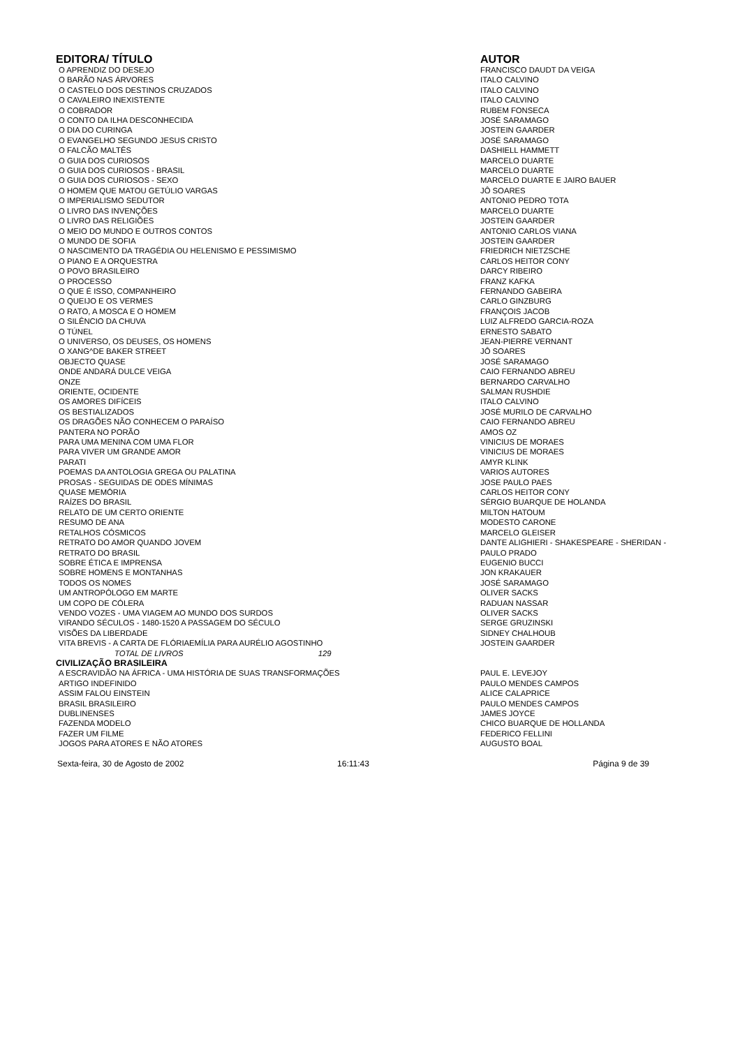| EDITORA/ TÍTULO | AUTOR |
| --- | --- |
| O APRENDIZ DO DESEJO | FRANCISCO DAUDT DA VEIGA |
| O BARÃO NAS ÁRVORES | ITALO CALVINO |
| O CASTELO DOS DESTINOS CRUZADOS | ITALO CALVINO |
| O CAVALEIRO INEXISTENTE | ITALO CALVINO |
| O COBRADOR | RUBEM FONSECA |
| O CONTO DA ILHA DESCONHECIDA | JOSÉ SARAMAGO |
| O DIA DO CURINGA | JOSTEIN GAARDER |
| O EVANGELHO SEGUNDO JESUS CRISTO | JOSÉ SARAMAGO |
| O FALCÃO MALTÊS | DASHIELL HAMMETT |
| O GUIA DOS CURIOSOS | MARCELO DUARTE |
| O GUIA DOS CURIOSOS - BRASIL | MARCELO DUARTE |
| O GUIA DOS CURIOSOS - SEXO | MARCELO DUARTE E JAIRO BAUER |
| O HOMEM QUE MATOU GETÚLIO VARGAS | JÔ SOARES |
| O IMPERIALISMO SEDUTOR | ANTONIO PEDRO TOTA |
| O LIVRO DAS INVENÇÕES | MARCELO DUARTE |
| O LIVRO DAS RELIGIÕES | JOSTEIN GAARDER |
| O MEIO DO MUNDO E OUTROS CONTOS | ANTONIO CARLOS VIANA |
| O MUNDO DE SOFIA | JOSTEIN GAARDER |
| O NASCIMENTO DA TRAGÉDIA OU HELENISMO E PESSIMISMO | FRIEDRICH NIETZSCHE |
| O PIANO E A ORQUESTRA | CARLOS HEITOR CONY |
| O POVO BRASILEIRO | DARCY RIBEIRO |
| O PROCESSO | FRANZ KAFKA |
| O QUE É ISSO, COMPANHEIRO | FERNANDO GABEIRA |
| O QUEIJO E OS VERMES | CARLO GINZBURG |
| O RATO, A MOSCA E O HOMEM | FRANÇOIS JACOB |
| O SILÊNCIO DA CHUVA | LUIZ ALFREDO GARCIA-ROZA |
| O TÚNEL | ERNESTO SABATO |
| O UNIVERSO, OS DEUSES, OS HOMENS | JEAN-PIERRE VERNANT |
| O XANG^DE BAKER STREET | JÔ SOARES |
| OBJECTO QUASE | JOSÉ SARAMAGO |
| ONDE ANDARÁ DULCE VEIGA | CAIO FERNANDO ABREU |
| ONZE | BERNARDO CARVALHO |
| ORIENTE, OCIDENTE | SALMAN RUSHDIE |
| OS AMORES DIFÍCEIS | ITALO CALVINO |
| OS BESTIALIZADOS | JOSÉ MURILO DE CARVALHO |
| OS DRAGÕES NÃO CONHECEM O PARAÍSO | CAIO FERNANDO ABREU |
| PANTERA NO PORÃO | AMOS OZ |
| PARA UMA MENINA COM UMA FLOR | VINICIUS DE MORAES |
| PARA VIVER UM GRANDE AMOR | VINICIUS DE MORAES |
| PARATI | AMYR KLINK |
| POEMAS DA ANTOLOGIA GREGA OU PALATINA | VARIOS AUTORES |
| PROSAS - SEGUIDAS DE ODES MÍNIMAS | JOSE PAULO PAES |
| QUASE MEMÓRIA | CARLOS HEITOR CONY |
| RAÍZES DO BRASIL | SÉRGIO BUARQUE DE HOLANDA |
| RELATO DE UM CERTO ORIENTE | MILTON HATOUM |
| RESUMO DE ANA | MODESTO CARONE |
| RETALHOS CÓSMICOS | MARCELO GLEISER |
| RETRATO DO AMOR QUANDO JOVEM | DANTE ALIGHIERI - SHAKESPEARE - SHERIDAN - |
| RETRATO DO BRASIL | PAULO PRADO |
| SOBRE ÉTICA E IMPRENSA | EUGENIO BUCCI |
| SOBRE HOMENS E MONTANHAS | JON KRAKAUER |
| TODOS OS NOMES | JOSÉ SARAMAGO |
| UM ANTROPÓLOGO EM MARTE | OLIVER SACKS |
| UM COPO DE CÓLERA | RADUAN NASSAR |
| VENDO VOZES - UMA VIAGEM AO MUNDO DOS SURDOS | OLIVER SACKS |
| VIRANDO SÉCULOS - 1480-1520 A PASSAGEM DO SÉCULO | SERGE GRUZINSKI |
| VISÕES DA LIBERDADE | SIDNEY CHALHOUB |
| VITA BREVIS - A CARTA DE FLÓRIAEMÍLIA PARA AURÉLIO AGOSTINHO | JOSTEIN GAARDER |
| TOTAL DE LIVROS 129 | |
| CIVILIZAÇÃO BRASILEIRA | |
| A ESCRAVIDÃO NA ÁFRICA - UMA HISTÓRIA DE SUAS TRANSFORMAÇÕES | PAUL E. LEVEJOY |
| ARTIGO INDEFINIDO | PAULO MENDES CAMPOS |
| ASSIM FALOU EINSTEIN | ALICE CALAPRICE |
| BRASIL BRASILEIRO | PAULO MENDES CAMPOS |
| DUBLINENSES | JAMES JOYCE |
| FAZENDA MODELO | CHICO BUARQUE DE HOLLANDA |
| FAZER UM FILME | FEDERICO FELLINI |
| JOGOS PARA ATORES E NÃO ATORES | AUGUSTO BOAL |
Sexta-feira, 30 de Agosto de 2002 16:11:43 Página 9 de 39